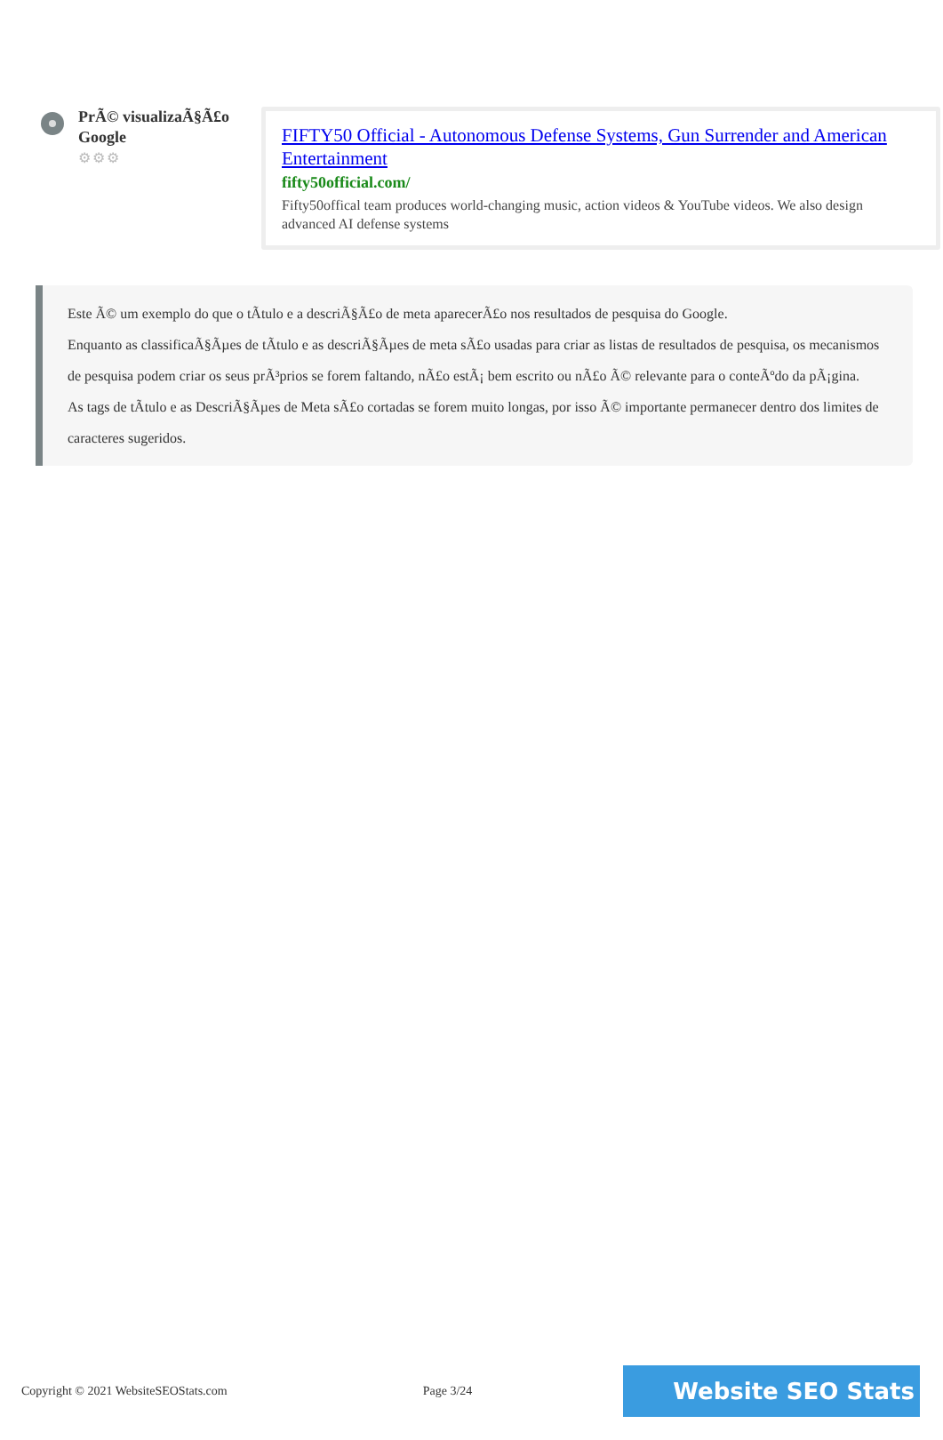PrÃ© visualizaÃ§Ã£o Google
⚙⚙⚙
FIFTY50 Official - Autonomous Defense Systems, Gun Surrender and American Entertainment
fifty50official.com/
Fifty50offical team produces world-changing music, action videos & YouTube videos. We also design advanced AI defense systems
Este Ã© um exemplo do que o tÃtulo e a descriÃ§Ã£o de meta aparecerÃ£o nos resultados de pesquisa do Google.
Enquanto as classificaÃ§Ãµes de tÃtulo e as descriÃ§Ãµes de meta sÃ£o usadas para criar as listas de resultados de pesquisa, os mecanismos de pesquisa podem criar os seus prÃ³prios se forem faltando, nÃ£o estÃ¡ bem escrito ou nÃ£o Ã© relevante para o conteÃºdo da pÃ¡gina.
As tags de tÃtulo e as DescriÃ§Ãµes de Meta sÃ£o cortadas se forem muito longas, por isso Ã© importante permanecer dentro dos limites de caracteres sugeridos.
Copyright © 2021 WebsiteSEOStats.com Page 3/24 Website SEO Stats